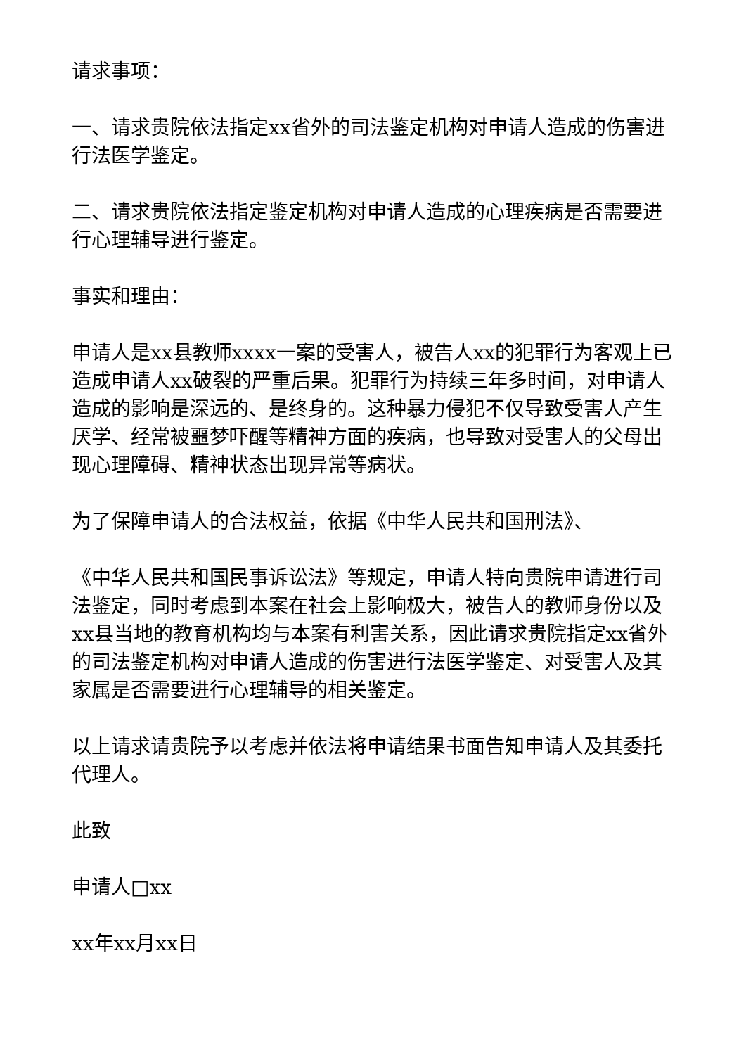请求事项：
一、请求贵院依法指定xx省外的司法鉴定机构对申请人造成的伤害进行法医学鉴定。
二、请求贵院依法指定鉴定机构对申请人造成的心理疾病是否需要进行心理辅导进行鉴定。
事实和理由：
申请人是xx县教师xxxx一案的受害人，被告人xx的犯罪行为客观上已造成申请人xx破裂的严重后果。犯罪行为持续三年多时间，对申请人造成的影响是深远的、是终身的。这种暴力侵犯不仅导致受害人产生厌学、经常被噩梦吓醒等精神方面的疾病，也导致对受害人的父母出现心理障碍、精神状态出现异常等病状。
为了保障申请人的合法权益，依据《中华人民共和国刑法》、
《中华人民共和国民事诉讼法》等规定，申请人特向贵院申请进行司法鉴定，同时考虑到本案在社会上影响极大，被告人的教师身份以及xx县当地的教育机构均与本案有利害关系，因此请求贵院指定xx省外的司法鉴定机构对申请人造成的伤害进行法医学鉴定、对受害人及其家属是否需要进行心理辅导的相关鉴定。
以上请求请贵院予以考虑并依法将申请结果书面告知申请人及其委托代理人。
此致
申请人□xx
xx年xx月xx日